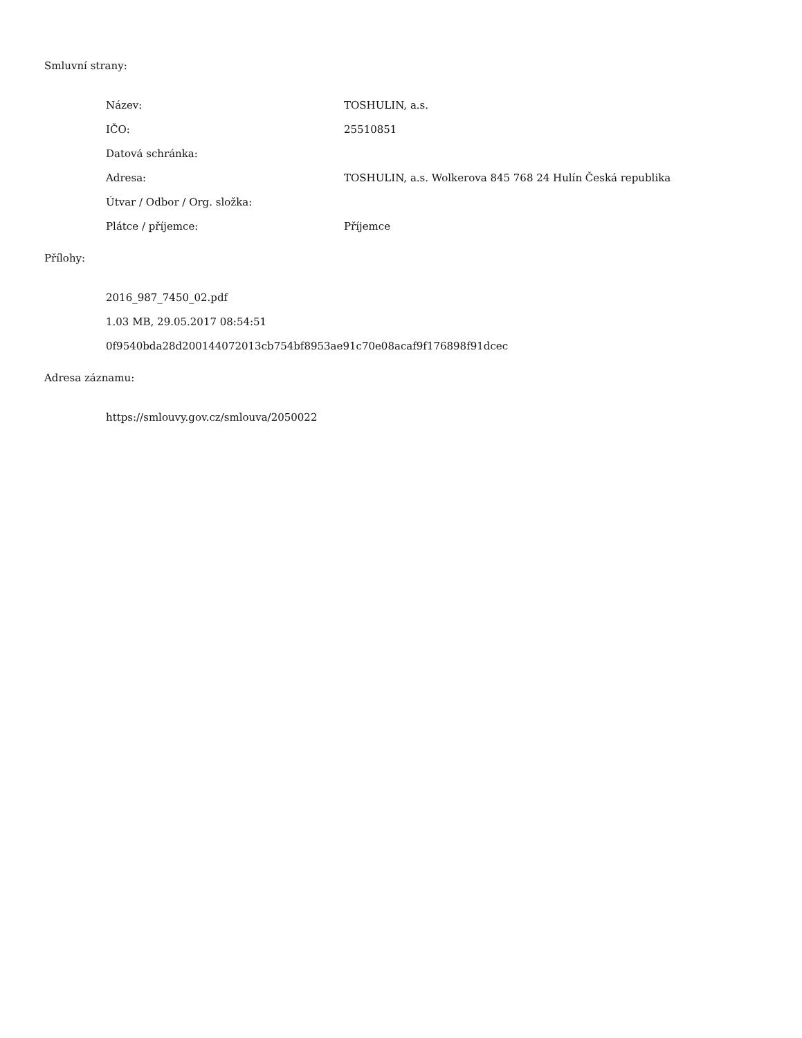Smluvní strany:
| Název: | TOSHULIN, a.s. |
| IČO: | 25510851 |
| Datová schránka: | |
| Adresa: | TOSHULIN, a.s. Wolkerova 845 768 24 Hulín Česká republika |
| Útvar / Odbor / Org. složka: | |
| Plátce / příjemce: | Příjemce |
Přílohy:
| 2016_987_7450_02.pdf |
| 1.03 MB, 29.05.2017 08:54:51 |
| 0f9540bda28d200144072013cb754bf8953ae91c70e08acaf9f176898f91dcec |
Adresa záznamu:
| https://smlouvy.gov.cz/smlouva/2050022 |